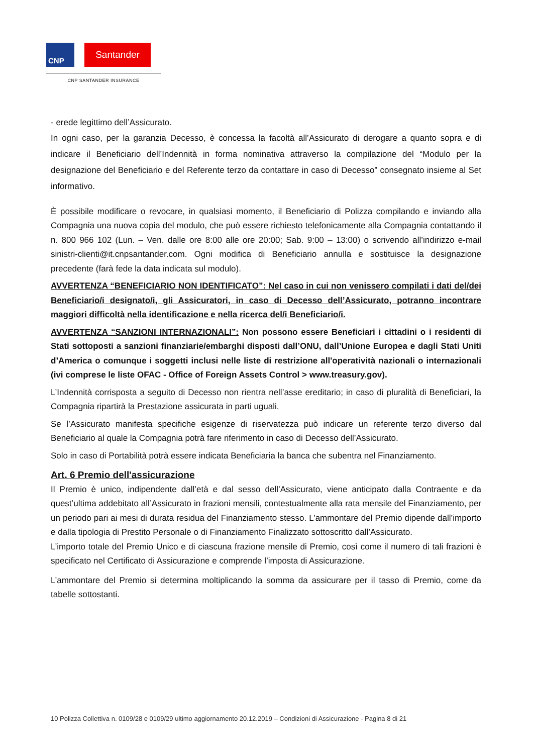CNP
Santander
CNP SANTANDER INSURANCE
- erede legittimo dell’Assicurato.
In ogni caso, per la garanzia Decesso, è concessa la facoltà all’Assicurato di derogare a quanto sopra e di indicare il Beneficiario dell’Indennità in forma nominativa attraverso la compilazione del “Modulo per la designazione del Beneficiario e del Referente terzo da contattare in caso di Decesso” consegnato insieme al Set informativo.
È possibile modificare o revocare, in qualsiasi momento, il Beneficiario di Polizza compilando e inviando alla Compagnia una nuova copia del modulo, che può essere richiesto telefonicamente alla Compagnia contattando il n. 800 966 102 (Lun. – Ven. dalle ore 8:00 alle ore 20:00; Sab. 9:00 – 13:00) o scrivendo all’indirizzo e-mail sinistri-clienti@it.cnpsantander.com. Ogni modifica di Beneficiario annulla e sostituisce la designazione precedente (farà fede la data indicata sul modulo).
AVVERTENZA “BENEFICIARIO NON IDENTIFICATO”: Nel caso in cui non venissero compilati i dati del/dei Beneficiario/i designato/i, gli Assicuratori, in caso di Decesso dell’Assicurato, potranno incontrare maggiori difficoltà nella identificazione e nella ricerca del/i Beneficiario/i.
AVVERTENZA “SANZIONI INTERNAZIONALI”: Non possono essere Beneficiari i cittadini o i residenti di Stati sottoposti a sanzioni finanziarie/embarghi disposti dall’ONU, dall’Unione Europea e dagli Stati Uniti d’America o comunque i soggetti inclusi nelle liste di restrizione all'operatività nazionali o internazionali (ivi comprese le liste OFAC - Office of Foreign Assets Control > www.treasury.gov).
L’Indennità corrisposta a seguito di Decesso non rientra nell’asse ereditario; in caso di pluralità di Beneficiari, la Compagnia ripartirà la Prestazione assicurata in parti uguali.
Se l’Assicurato manifesta specifiche esigenze di riservatezza può indicare un referente terzo diverso dal Beneficiario al quale la Compagnia potrà fare riferimento in caso di Decesso dell’Assicurato.
Solo in caso di Portabilità potrà essere indicata Beneficiaria la banca che subentra nel Finanziamento.
Art. 6 Premio dell'assicurazione
Il Premio è unico, indipendente dall’età e dal sesso dell’Assicurato, viene anticipato dalla Contraente e da quest’ultima addebitato all’Assicurato in frazioni mensili, contestualmente alla rata mensile del Finanziamento, per un periodo pari ai mesi di durata residua del Finanziamento stesso. L’ammontare del Premio dipende dall’importo e dalla tipologia di Prestito Personale o di Finanziamento Finalizzato sottoscritto dall’Assicurato.
L’importo totale del Premio Unico e di ciascuna frazione mensile di Premio, così come il numero di tali frazioni è specificato nel Certificato di Assicurazione e comprende l’imposta di Assicurazione.
L’ammontare del Premio si determina moltiplicando la somma da assicurare per il tasso di Premio, come da tabelle sottostanti.
10 Polizza Collettiva n. 0109/28 e 0109/29 ultimo aggiornamento 20.12.2019 – Condizioni di Assicurazione - Pagina 8 di 21